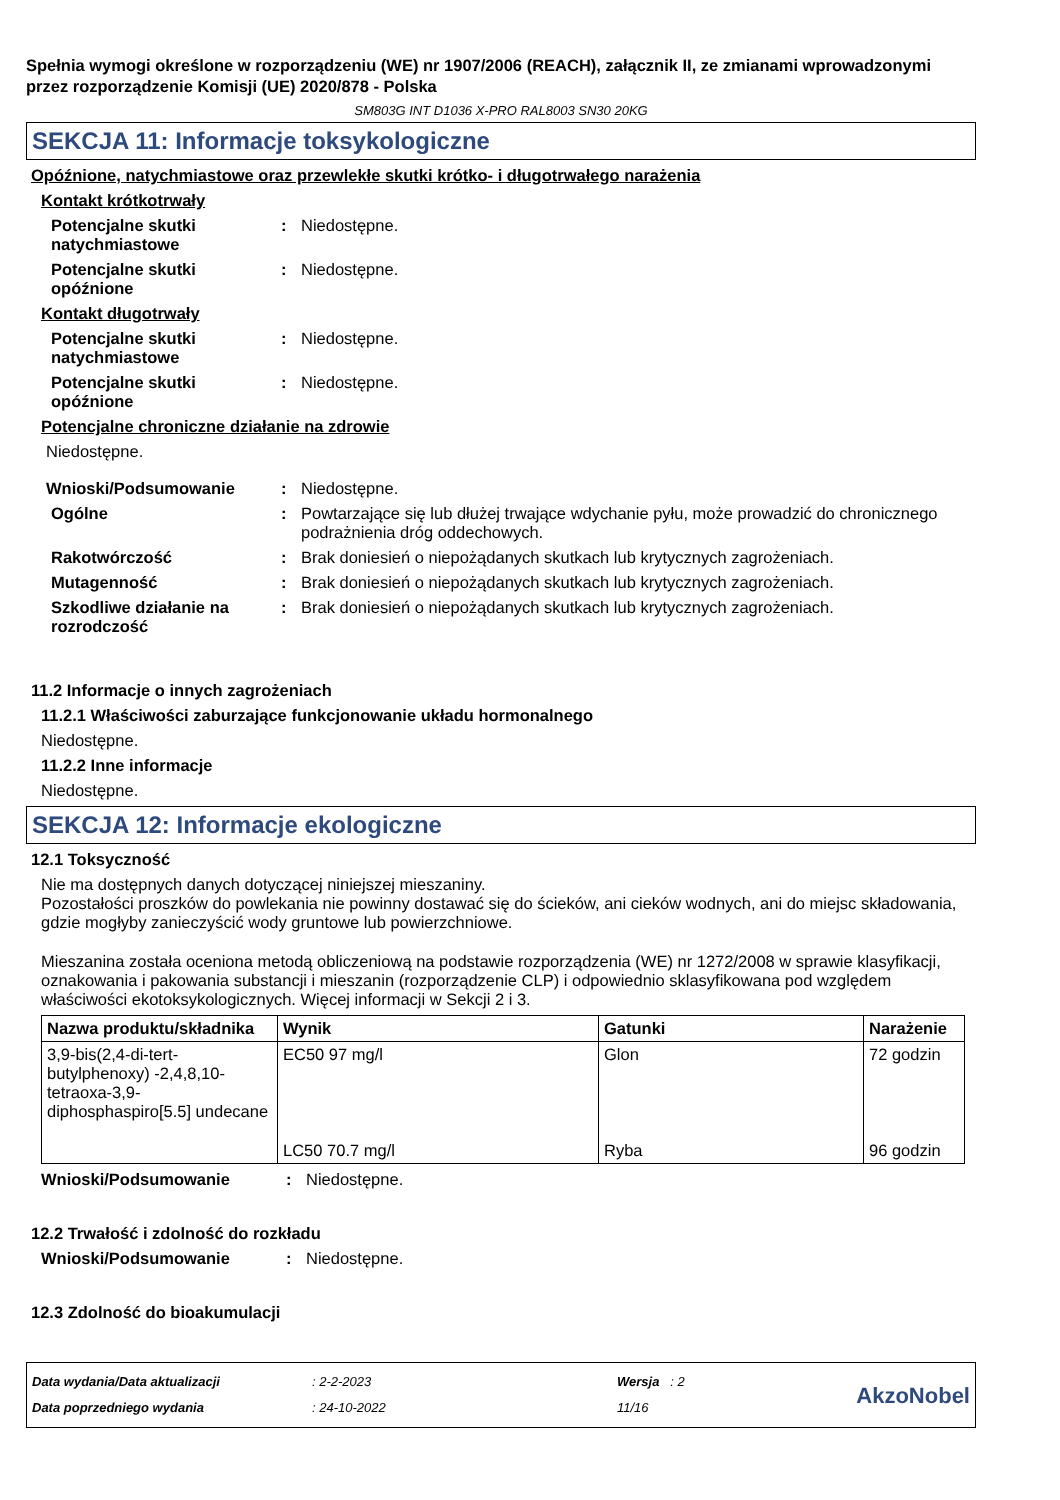Spełnia wymogi określone w rozporządzeniu (WE) nr 1907/2006 (REACH), załącznik II, ze zmianami wprowadzonymi przez rozporządzenie Komisji (UE) 2020/878 - Polska
SM803G INT D1036 X-PRO RAL8003 SN30 20KG
SEKCJA 11: Informacje toksykologiczne
Opóźnione, natychmiastowe oraz przewlekłe skutki krótko- i długotrwałego narażenia
Kontakt krótkotrwały
Potencjalne skutki natychmiastowe
: Niedostępne.
Potencjalne skutki opóźnione
: Niedostępne.
Kontakt długotrwały
Potencjalne skutki natychmiastowe
: Niedostępne.
Potencjalne skutki opóźnione
: Niedostępne.
Potencjalne chroniczne działanie na zdrowie
Niedostępne.
Wnioski/Podsumowanie : Niedostępne.
Ogólne : Powtarzające się lub dłużej trwające wdychanie pyłu, może prowadzić do chronicznego podrażnienia dróg oddechowych.
Rakotwórczość : Brak doniesień o niepożądanych skutkach lub krytycznych zagrożeniach.
Mutagenność : Brak doniesień o niepożądanych skutkach lub krytycznych zagrożeniach.
Szkodliwe działanie na rozrodczość
: Brak doniesień o niepożądanych skutkach lub krytycznych zagrożeniach.
11.2 Informacje o innych zagrożeniach
11.2.1 Właściwości zaburzające funkcjonowanie układu hormonalnego
Niedostępne.
11.2.2 Inne informacje
Niedostępne.
SEKCJA 12: Informacje ekologiczne
12.1 Toksyczność
Nie ma dostępnych danych dotyczącej niniejszej mieszaniny.
Pozostałości proszków do powlekania nie powinny dostawać się do ścieków, ani cieków wodnych, ani do miejsc składowania, gdzie mogłyby zanieczyścić wody gruntowe lub powierzchniowe.
Mieszanina została oceniona metodą obliczeniową na podstawie rozporządzenia (WE) nr 1272/2008 w sprawie klasyfikacji, oznakowania i pakowania substancji i mieszanin (rozporządzenie CLP) i odpowiednio sklasyfikowana pod względem właściwości ekotoksykologicznych. Więcej informacji w Sekcji 2 i 3.
| Nazwa produktu/składnika | Wynik | Gatunki | Narażenie |
| --- | --- | --- | --- |
| 3,9-bis(2,4-di-tert-butylphenoxy) -2,4,8,10-tetraoxa-3,9-diphosphaspiro[5.5] undecane | EC50 97 mg/l | Glon | 72 godzin |
| | LC50 70.7 mg/l | Ryba | 96 godzin |
Wnioski/Podsumowanie : Niedostępne.
12.2 Trwałość i zdolność do rozkładu
Wnioski/Podsumowanie : Niedostępne.
12.3 Zdolność do bioakumulacji
Data wydania/Data aktualizacji
Data poprzedniego wydania
: 2-2-2023
: 24-10-2022
Wersja : 2
11/16
AkzoNobel